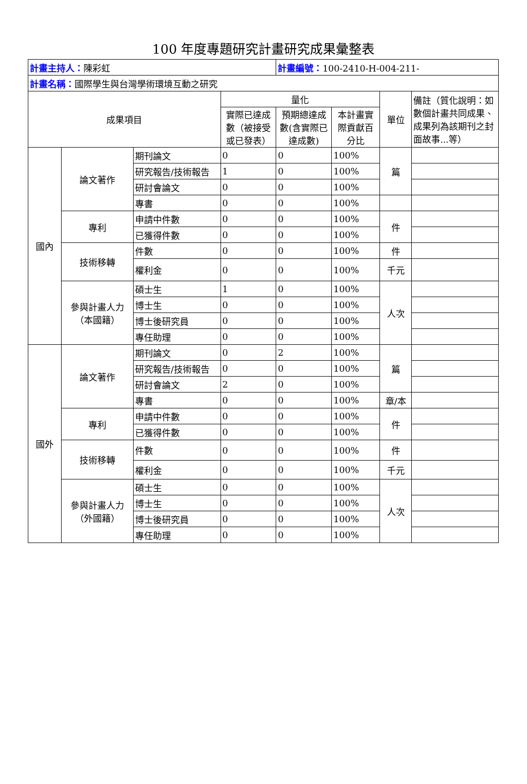100 年度專題研究計畫研究成果彙整表
| 計畫主持人： 陳彩虹 | | | | 計畫編號： 100-2410-H-004-211- | | | |
| 計畫名稱： 國際學生與台灣學術環境互動之研究 | | | | | | | |
| 成果項目 | | | 量化 | | | 單位 | 備註（質化說明：如數個計畫共同成果、成果列為該期刊之封面故事...等） |
| | | | 實際已達成數（被接受或已發表） | 預期總達成數(含實際已達成數) | 本計畫實際貢獻百分比 | | |
| 國內 | 論文著作 | 期刊論文 | 0 | 0 | 100% | 篇 | |
| | | 研究報告/技術報告 | 1 | 0 | 100% | | |
| | | 研討會論文 | 0 | 0 | 100% | | |
| | | 專書 | 0 | 0 | 100% | | |
| | 專利 | 申請中件數 | 0 | 0 | 100% | 件 | |
| | | 已獲得件數 | 0 | 0 | 100% | | |
| | 技術移轉 | 件數 | 0 | 0 | 100% | 件 | |
| | | 權利金 | 0 | 0 | 100% | 千元 | |
| | 參與計畫人力 （本國籍） | 碩士生 | 1 | 0 | 100% | 人次 | |
| | | 博士生 | 0 | 0 | 100% | | |
| | | 博士後研究員 | 0 | 0 | 100% | | |
| | | 專任助理 | 0 | 0 | 100% | | |
| 國外 | 論文著作 | 期刊論文 | 0 | 2 | 100% | 篇 | |
| | | 研究報告/技術報告 | 0 | 0 | 100% | | |
| | | 研討會論文 | 2 | 0 | 100% | | |
| | | 專書 | 0 | 0 | 100% | 章/本 | |
| | 專利 | 申請中件數 | 0 | 0 | 100% | 件 | |
| | | 已獲得件數 | 0 | 0 | 100% | | |
| | 技術移轉 | 件數 | 0 | 0 | 100% | 件 | |
| | | 權利金 | 0 | 0 | 100% | 千元 | |
| | 參與計畫人力 （外國籍） | 碩士生 | 0 | 0 | 100% | 人次 | |
| | | 博士生 | 0 | 0 | 100% | | |
| | | 博士後研究員 | 0 | 0 | 100% | | |
| | | 專任助理 | 0 | 0 | 100% | | |